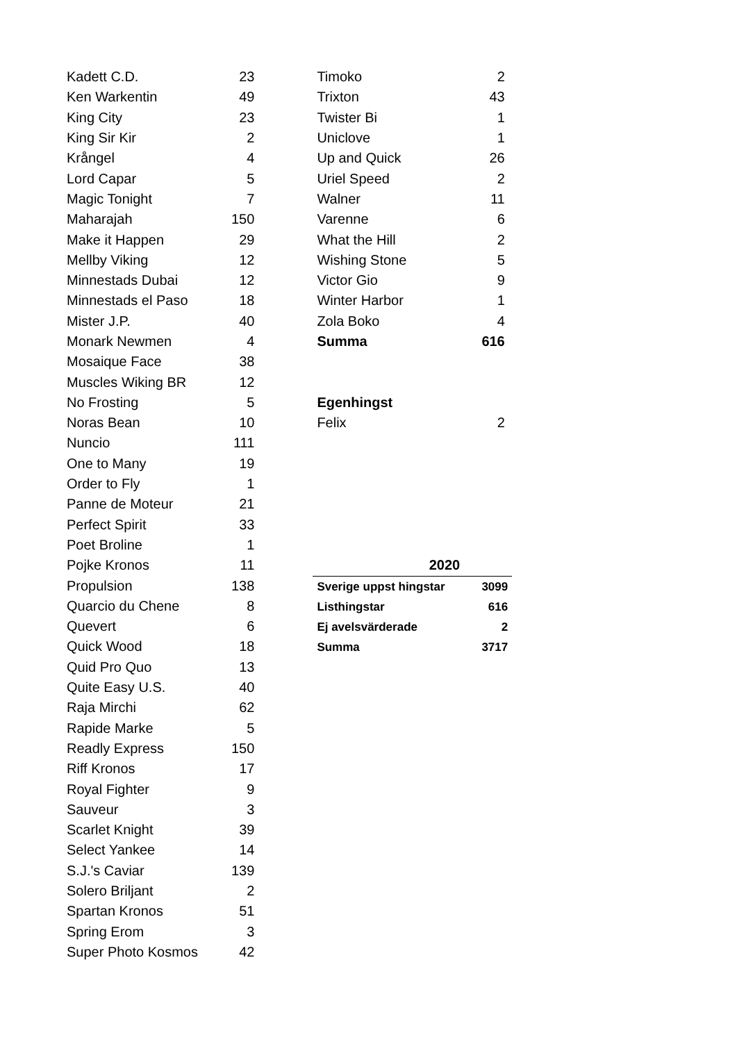| Kadett C.D. | 23 |
| Ken Warkentin | 49 |
| King City | 23 |
| King Sir Kir | 2 |
| Krångel | 4 |
| Lord Capar | 5 |
| Magic Tonight | 7 |
| Maharajah | 150 |
| Make it Happen | 29 |
| Mellby Viking | 12 |
| Minnestads Dubai | 12 |
| Minnestads el Paso | 18 |
| Mister J.P. | 40 |
| Monark Newmen | 4 |
| Mosaique Face | 38 |
| Muscles Wiking BR | 12 |
| No Frosting | 5 |
| Noras Bean | 10 |
| Nuncio | 111 |
| One to Many | 19 |
| Order to Fly | 1 |
| Panne de Moteur | 21 |
| Perfect Spirit | 33 |
| Poet Broline | 1 |
| Pojke Kronos | 11 |
| Propulsion | 138 |
| Quarcio du Chene | 8 |
| Quevert | 6 |
| Quick Wood | 18 |
| Quid Pro Quo | 13 |
| Quite Easy U.S. | 40 |
| Raja Mirchi | 62 |
| Rapide Marke | 5 |
| Readly Express | 150 |
| Riff Kronos | 17 |
| Royal Fighter | 9 |
| Sauveur | 3 |
| Scarlet Knight | 39 |
| Select Yankee | 14 |
| S.J.'s Caviar | 139 |
| Solero Briljant | 2 |
| Spartan Kronos | 51 |
| Spring Erom | 3 |
| Super Photo Kosmos | 42 |
| Timoko | 2 |
| Trixton | 43 |
| Twister Bi | 1 |
| Uniclove | 1 |
| Up and Quick | 26 |
| Uriel Speed | 2 |
| Walner | 11 |
| Varenne | 6 |
| What the Hill | 2 |
| Wishing Stone | 5 |
| Victor Gio | 9 |
| Winter Harbor | 1 |
| Zola Boko | 4 |
| Summa | 616 |
| Egenhingst | |
| Felix | 2 |
| 2020 | |
| --- | --- |
| Sverige uppst hingstar | 3099 |
| Listhingstar | 616 |
| Ej avelsvärderade | 2 |
| Summa | 3717 |